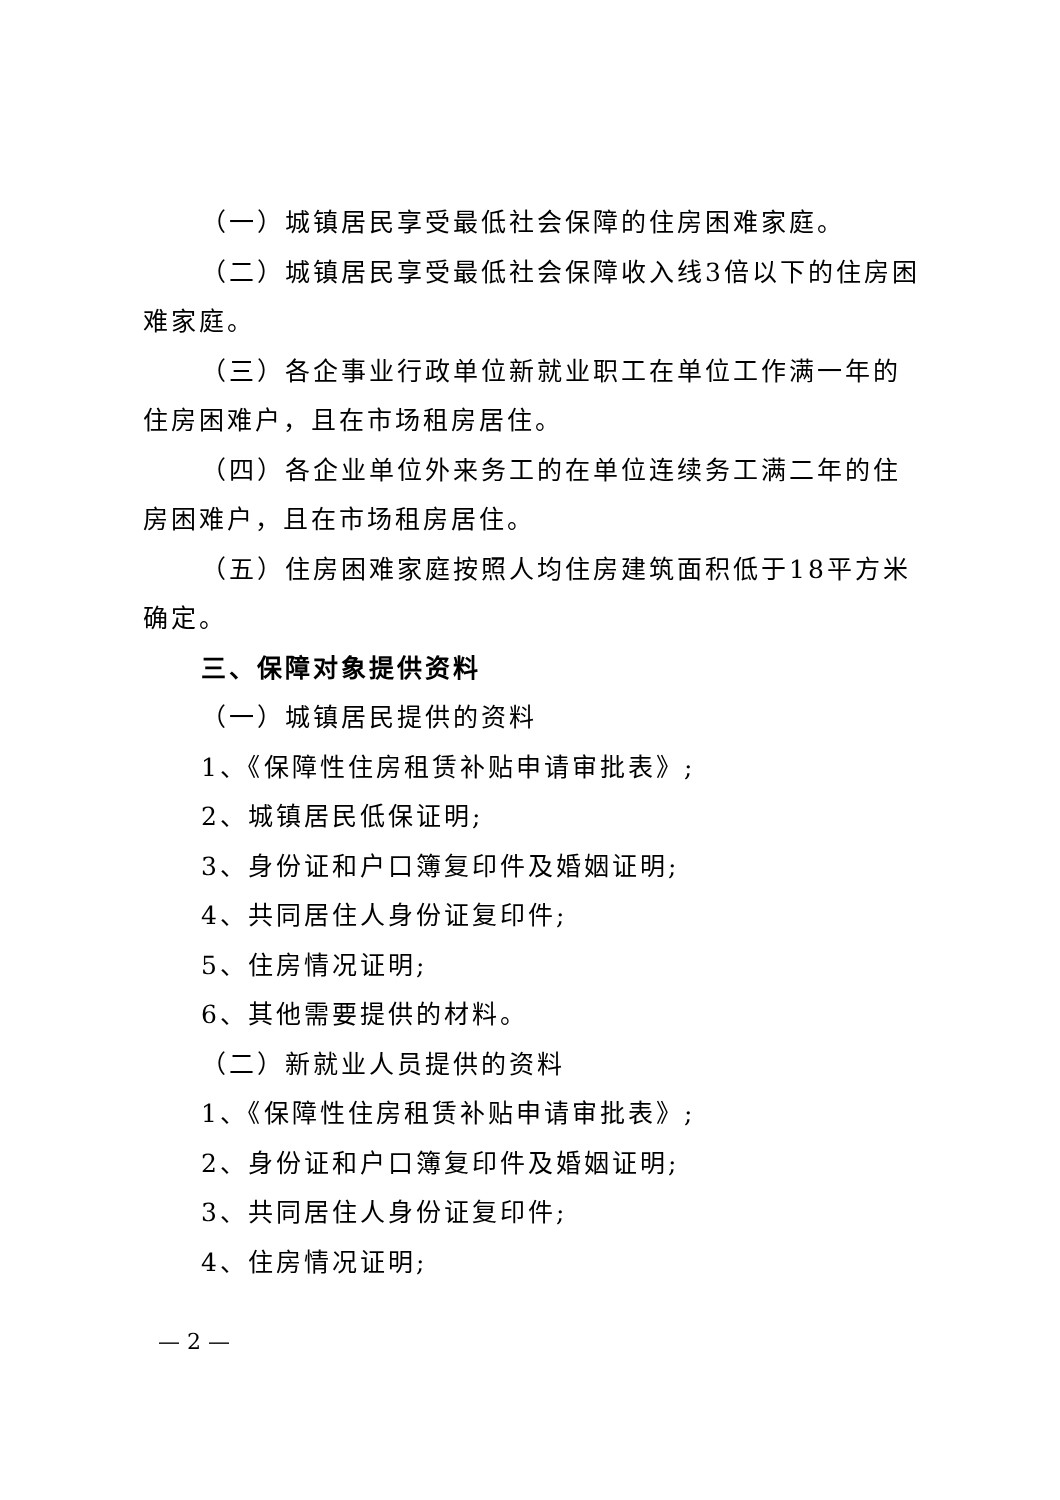（一）城镇居民享受最低社会保障的住房困难家庭。
（二）城镇居民享受最低社会保障收入线3倍以下的住房困难家庭。
（三）各企事业行政单位新就业职工在单位工作满一年的住房困难户，且在市场租房居住。
（四）各企业单位外来务工的在单位连续务工满二年的住房困难户，且在市场租房居住。
（五）住房困难家庭按照人均住房建筑面积低于18平方米确定。
三、保障对象提供资料
（一）城镇居民提供的资料
1、《保障性住房租赁补贴申请审批表》;
2、城镇居民低保证明;
3、身份证和户口簿复印件及婚姻证明;
4、共同居住人身份证复印件;
5、住房情况证明;
6、其他需要提供的材料。
（二）新就业人员提供的资料
1、《保障性住房租赁补贴申请审批表》;
2、身份证和户口簿复印件及婚姻证明;
3、共同居住人身份证复印件;
4、住房情况证明;
— 2 —